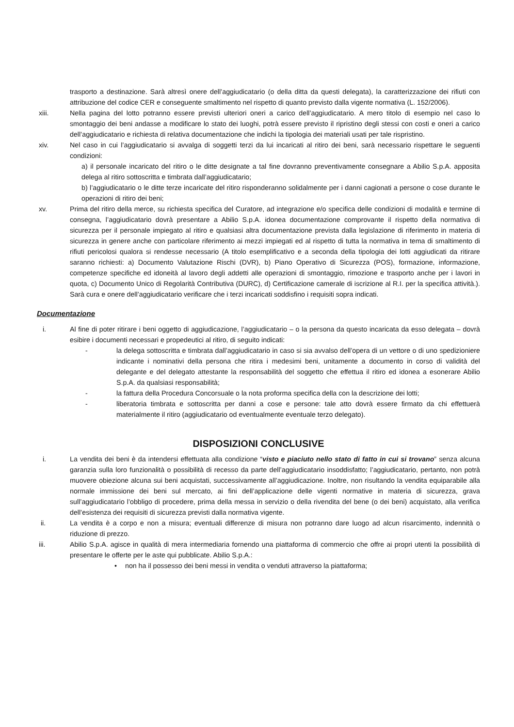trasporto a destinazione. Sarà altresì onere dell’aggiudicatario (o della ditta da questi delegata), la caratterizzazione dei rifiuti con attribuzione del codice CER e conseguente smaltimento nel rispetto di quanto previsto dalla vigente normativa (L. 152/2006).
xiii. Nella pagina del lotto potranno essere previsti ulteriori oneri a carico dell’aggiudicatario. A mero titolo di esempio nel caso lo smontaggio dei beni andasse a modificare lo stato dei luoghi, potrà essere previsto il ripristino degli stessi con costi e oneri a carico dell’aggiudicatario e richiesta di relativa documentazione che indichi la tipologia dei materiali usati per tale rispristino.
xiv. Nel caso in cui l’aggiudicatario si avvalga di soggetti terzi da lui incaricati al ritiro dei beni, sarà necessario rispettare le seguenti condizioni:
a) il personale incaricato del ritiro o le ditte designate a tal fine dovranno preventivamente consegnare a Abilio S.p.A. apposita delega al ritiro sottoscritta e timbrata dall’aggiudicatario;
b) l’aggiudicatario o le ditte terze incaricate del ritiro risponderanno solidalmente per i danni cagionati a persone o cose durante le operazioni di ritiro dei beni;
xv. Prima del ritiro della merce, su richiesta specifica del Curatore, ad integrazione e/o specifica delle condizioni di modalità e termine di consegna, l’aggiudicatario dovrà presentare a Abilio S.p.A. idonea documentazione comprovante il rispetto della normativa di sicurezza per il personale impiegato al ritiro e qualsiasi altra documentazione prevista dalla legislazione di riferimento in materia di sicurezza in genere anche con particolare riferimento ai mezzi impiegati ed al rispetto di tutta la normativa in tema di smaltimento di rifiuti pericolosi qualora si rendesse necessario (A titolo esemplificativo e a seconda della tipologia dei lotti aggiudicati da ritirare saranno richiesti: a) Documento Valutazione Rischi (DVR), b) Piano Operativo di Sicurezza (POS), formazione, informazione, competenze specifiche ed idoneità al lavoro degli addetti alle operazioni di smontaggio, rimozione e trasporto anche per i lavori in quota, c) Documento Unico di Regolarità Contributiva (DURC), d) Certificazione camerale di iscrizione al R.I. per la specifica attività.). Sarà cura e onere dell’aggiudicatario verificare che i terzi incaricati soddisfino i requisiti sopra indicati.
Documentazione
i. Al fine di poter ritirare i beni oggetto di aggiudicazione, l’aggiudicatario – o la persona da questo incaricata da esso delegata – dovrà esibire i documenti necessari e propedeutici al ritiro, di seguito indicati:
- la delega sottoscritta e timbrata dall’aggiudicatario in caso si sia avvalso dell’opera di un vettore o di uno spedizioniere indicante i nominativi della persona che ritira i medesimi beni, unitamente a documento in corso di validità del delegante e del delegato attestante la responsabilità del soggetto che effettua il ritiro ed idonea a esonerare Abilio S.p.A. da qualsiasi responsabilità;
- la fattura della Procedura Concorsuale o la nota proforma specifica della con la descrizione dei lotti;
- liberatoria timbrata e sottoscritta per danni a cose e persone: tale atto dovrà essere firmato da chi effettuerà materialmente il ritiro (aggiudicatario od eventualmente eventuale terzo delegato).
DISPOSIZIONI CONCLUSIVE
i. La vendita dei beni è da intendersi effettuata alla condizione “visto e piaciuto nello stato di fatto in cui si trovano” senza alcuna garanzia sulla loro funzionalità o possibilità di recesso da parte dell’aggiudicatario insoddisfatto; l’aggiudicatario, pertanto, non potrà muovere obiezione alcuna sui beni acquistati, successivamente all’aggiudicazione. Inoltre, non risultando la vendita equiparabile alla normale immissione dei beni sul mercato, ai fini dell’applicazione delle vigenti normative in materia di sicurezza, grava sull’aggiudicatario l’obbligo di procedere, prima della messa in servizio o della rivendita del bene (o dei beni) acquistato, alla verifica dell’esistenza dei requisiti di sicurezza previsti dalla normativa vigente.
ii. La vendita è a corpo e non a misura; eventuali differenze di misura non potranno dare luogo ad alcun risarcimento, indennità o riduzione di prezzo.
iii. Abilio S.p.A. agisce in qualità di mera intermediaria fornendo una piattaforma di commercio che offre ai propri utenti la possibilità di presentare le offerte per le aste qui pubblicate. Abilio S.p.A.:
• non ha il possesso dei beni messi in vendita o venduti attraverso la piattaforma;